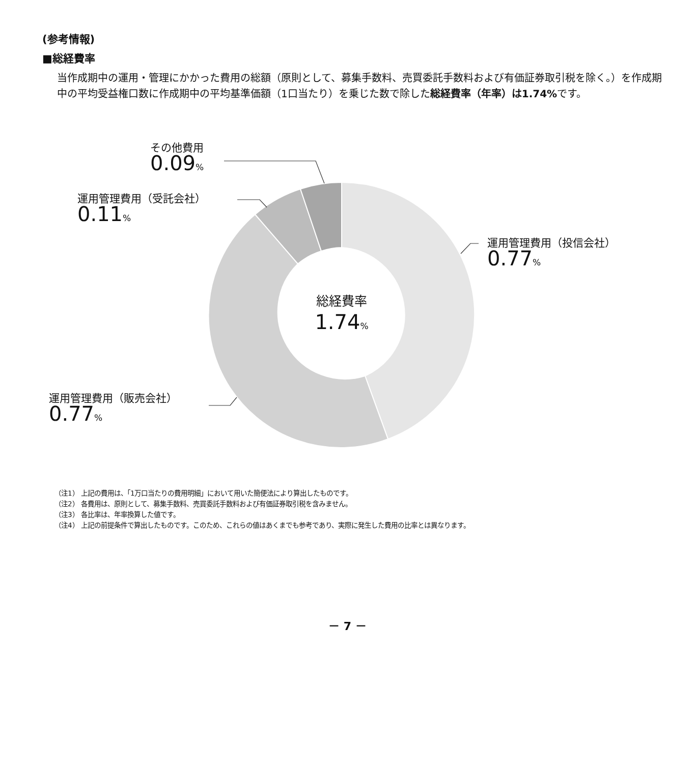(参考情報)
■総経費率
当作成期中の運用・管理にかかった費用の総額（原則として、募集手数料、売買委託手数料および有価証券取引税を除く。）を作成期中の平均受益権口数に作成期中の平均基準価額（1口当たり）を乗じた数で除した総経費率（年率）は1.74% です。
その他費用
0.09%
運用管理費用（受託会社）
0.11%
運用管理費用（投信会社）
0.77%
運用管理費用（販売会社）
0.77%
総経費率
1.74%
（注1） 上記の費用は、「1万口当たりの費用明細」において用いた簡便法により算出したものです。
（注2） 各費用は、原則として、募集手数料、売買委託手数料および有価証券取引税を含みません。
（注3） 各比率は、年率換算した値です。
（注4） 上記の前提条件で算出したものです。このため、これらの値はあくまでも参考であり、実際に発生した費用の比率とは異なります。
－ 7 －